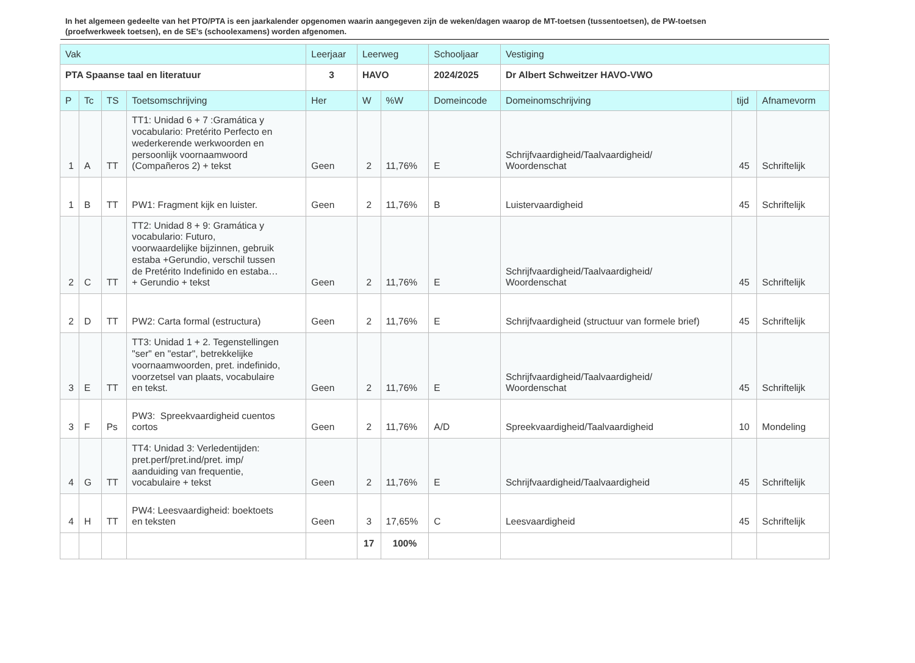In het algemeen gedeelte van het PTO/PTA is een jaarkalender opgenomen waarin aangegeven zijn de weken/dagen waarop de MT-toetsen (tussentoetsen), de PW-toetsen (proefwerkweek toetsen), en de SE’s (schoolexamens) worden afgenomen.
| Vak | | | | Leerjaar | Leerweg | | Schooljaar | Vestiging | | |
| --- | --- | --- | --- | --- | --- | --- | --- | --- | --- | --- |
| PTA Spaanse taal en literatuur | | | | 3 | HAVO | | 2024/2025 | Dr Albert Schweitzer HAVO-VWO | | |
| P | Tc | TS | Toetsomschrijving | Her | W | %W | Domeincode | Domeinomschrijving | tijd | Afnamevorm |
| 1 | A | TT | TT1: Unidad 6 + 7 :Gramática y vocabulario: Pretérito Perfecto en wederkerende werkwoorden en persoonlijk voornaamwoord (Compañeros 2) + tekst | Geen | 2 | 11,76% | E | Schrijfvaardigheid/Taalvaardigheid/ Woordenschat | 45 | Schriftelijk |
| 1 | B | TT | PW1: Fragment kijk en luister. | Geen | 2 | 11,76% | B | Luistervaardigheid | 45 | Schriftelijk |
| 2 | C | TT | TT2: Unidad 8 + 9: Gramática y vocabulario: Futuro, voorwaardelijke bijzinnen, gebruik estaba +Gerundio, verschil tussen de Pretérito Indefinido en estaba… + Gerundio + tekst | Geen | 2 | 11,76% | E | Schrijfvaardigheid/Taalvaardigheid/ Woordenschat | 45 | Schriftelijk |
| 2 | D | TT | PW2: Carta formal (estructura) | Geen | 2 | 11,76% | E | Schrijfvaardigheid (structuur van formele brief) | 45 | Schriftelijk |
| 3 | E | TT | TT3: Unidad 1 + 2. Tegenstellingen "ser" en "estar", betrekkelijke voornaamwoorden, pret. indefinido, voorzetsel van plaats, vocabulaire en tekst. | Geen | 2 | 11,76% | E | Schrijfvaardigheid/Taalvaardigheid/ Woordenschat | 45 | Schriftelijk |
| 3 | F | Ps | PW3: Spreekvaardigheid cuentos cortos | Geen | 2 | 11,76% | A/D | Spreekvaardigheid/Taalvaardigheid | 10 | Mondeling |
| 4 | G | TT | TT4: Unidad 3: Verledentijden: pret.perf/pret.ind/pret. imp/ aanduiding van frequentie, vocabulaire + tekst | Geen | 2 | 11,76% | E | Schrijfvaardigheid/Taalvaardigheid | 45 | Schriftelijk |
| 4 | H | TT | PW4: Leesvaardigheid: boektoets en teksten | Geen | 3 | 17,65% | C | Leesvaardigheid | 45 | Schriftelijk |
| | | | | | 17 | 100% | | | | |